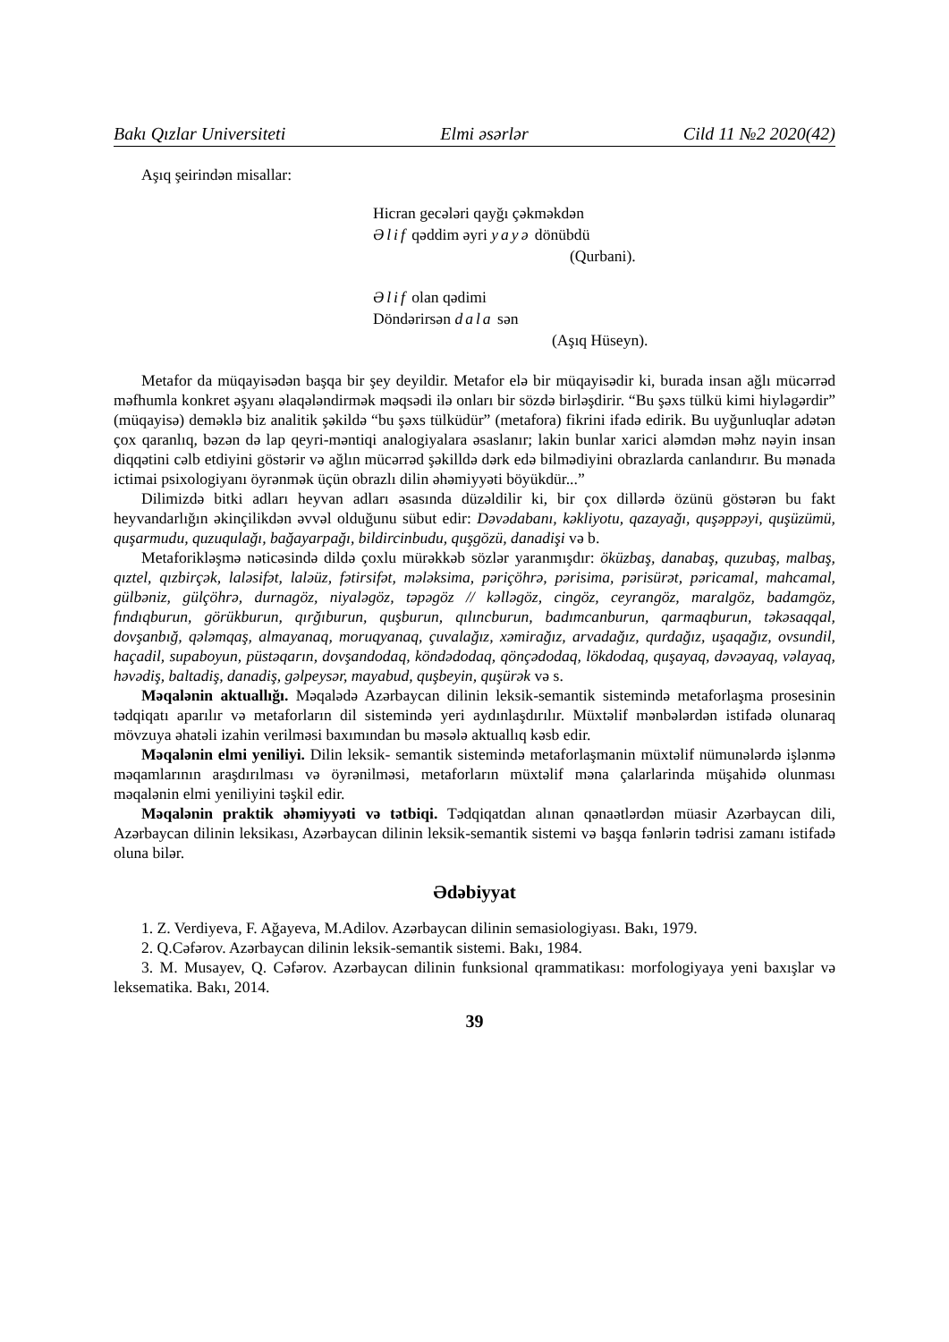Bakı Qızlar Universiteti Elmi əsərlər Cild 11 №2 2020(42)
Aşıq şeirindən misallar:
Hicran gecələri qayğı çəkməkdən
Əlif qəddim əyri yayə dönübdü
(Qurbani).
Əlif olan qədimi
Döndərirsən dala sən
(Aşıq Hüseyn).
Metafor da müqayisədən başqa bir şey deyildir. Metafor elə bir müqayisədir ki, burada insan ağlı mücərrəd məfhumla konkret əşyanı əlaqələndirmək məqsədi ilə onları bir sözdə birləşdirir. “Bu şəxs tülkü kimi hiyləgərdir” (müqayisə) deməklə biz analitik şəkildə “bu şəxs tülküdür” (metafora) fikrini ifadə edirik. Bu uyğunluqlar adətən çox qaranlıq, bəzən də lap qeyri-məntiqi analogiyalara əsaslanır; lakin bunlar xarici aləmdən məhz nəyin insan diqqətini cəlb etdiyini göstərir və ağlın mücərrəd şəkilldə dərk edə bilmədiyini obrazlarda canlandırır. Bu mənada ictimai psixologiyanı öyrənmək üçün obrazlı dilin əhəmiyyəti böyükdür...”
Dilimizdə bitki adları heyvan adları əsasında düzəldilir ki, bir çox dillərdə özünü göstərən bu fakt heyvandarlığın əkinçilikdən əvvəl olduğunu sübut edir: Dəvədabanı, kəkliyotu, qazayağı, quşəppəyi, quşüzümü, quşarmudu, quzuqulağı, bağayarpağı, bildircinbudu, quşgözü, danadişi və b.
Metaforikləşmə nəticəsində dildə çoxlu mürəkkəb sözlər yaranmışdır: öküzbaş, danabaş, quzubaş, malbaş, qıztel, qızbirçək, laləsifət, laləüz, fətirsifət, mələksima, pəriçöhrə, pərisima, pərisürət, pəricamal, mahcamal, gülbəniz, gülçöhrə, durnagöz, niyaləgöz, təpəgöz // kəlləgöz, cingöz, ceyrangöz, maralgöz, badamgöz, fındıqburun, görükburun, qırğıburun, quşburun, qılıncburun, badımcanburun, qarmaqburun, təkəsaqqal, dovşanbığ, qələmqaş, almayanaq, moruqyanaq, çuvalağız, xəmirağız, arvadağız, qurdağız, uşaqağız, ovsundil, haçadil, supaboyun, püstəqarın, dovşandodaq, köndədodaq, qönçədodaq, lökdodaq, quşayaq, dəvəayaq, vəlayaq, həvədiş, baltadiş, danadiş, gəlpeysər, mayabud, quşbeyin, quşürək və s.
Məqalənin aktuallığı. Məqalədə Azərbaycan dilinin leksik-semantik sistemində metaforlaşma prosesinin tədqiqatı aparılır və metaforların dil sistemində yeri aydınlaşdırılır. Müxtəlif mənbələrdən istifadə olunaraq mövzuya əhatəli izahin verilməsi baxımından bu məsələ aktuallıq kəsb edir.
Məqalənin elmi yeniliyi. Dilin leksik- semantik sistemində metaforlaşmanin müxtəlif nümunələrdə işlənmə məqamlarının araşdırılması və öyrənilməsi, metaforların müxtəlif məna çalarlarinda müşahidə olunması məqalənin elmi yeniliyini təşkil edir.
Məqalənin praktik əhəmiyyəti və tətbiqi. Tədqiqatdan alınan qənaətlərdən müasir Azərbaycan dili, Azərbaycan dilinin leksikası, Azərbaycan dilinin leksik-semantik sistemi və başqa fənlərin tədrisi zamanı istifadə oluna bilər.
Ədəbiyyat
1. Z. Verdiyeva, F. Ağayeva, M.Adilov. Azərbaycan dilinin semasiologiyası. Bakı, 1979.
2. Q.Cəfərov. Azərbaycan dilinin leksik-semantik sistemi. Bakı, 1984.
3. M. Musayev, Q. Cəfərov. Azərbaycan dilinin funksional qrammatikası: morfologiyaya yeni baxışlar və leksematika. Bakı, 2014.
39